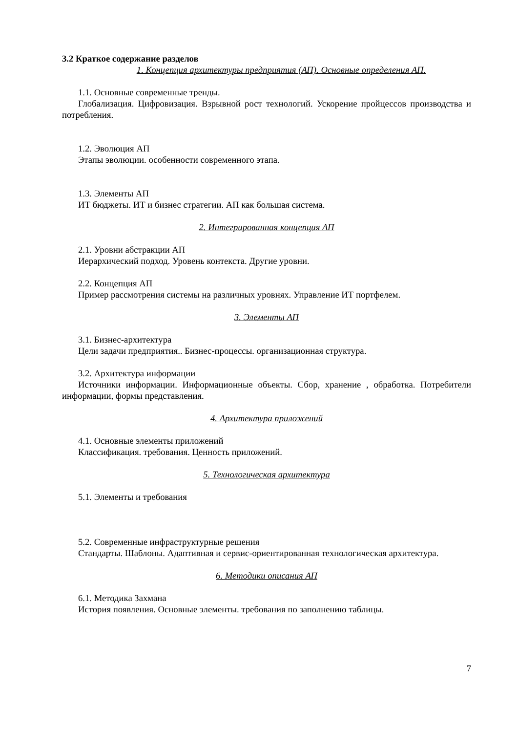3.2 Краткое содержание разделов
1. Концепция архитектуры предприятия (АП). Основные определения АП.
1.1. Основные современные тренды.
Глобализация. Цифровизация. Взрывной рост технологий. Ускорение пройцессов производства и потребления.
1.2. Эволюция АП
Этапы эволюции. особенности современного этапа.
1.3. Элементы АП
ИТ бюджеты. ИТ и бизнес стратегии. АП как большая система.
2. Интегрированная концепция АП
2.1. Уровни абстракции АП
Иерархический подход. Уровень контекста. Другие уровни.
2.2. Концепция АП
Пример рассмотрения системы на различных уровнях. Управление ИТ портфелем.
3. Элементы АП
3.1. Бизнес-архитектура
Цели задачи предприятия.. Бизнес-процессы. организационная структура.
3.2. Архитектура информации
Источники информации. Информационные объекты. Сбор, хранение , обработка. Потребители информации, формы представления.
4. Архитектура приложений
4.1. Основные элементы приложений
Классификация. требования. Ценность приложений.
5. Технологическая архитектура
5.1. Элементы и требования
5.2. Современные инфраструктурные решения
Стандарты. Шаблоны. Адаптивная и сервис-ориентированная технологическая архитектура.
6. Методики описания АП
6.1. Методика Захмана
История появления. Основные элементы. требования по заполнению таблицы.
7